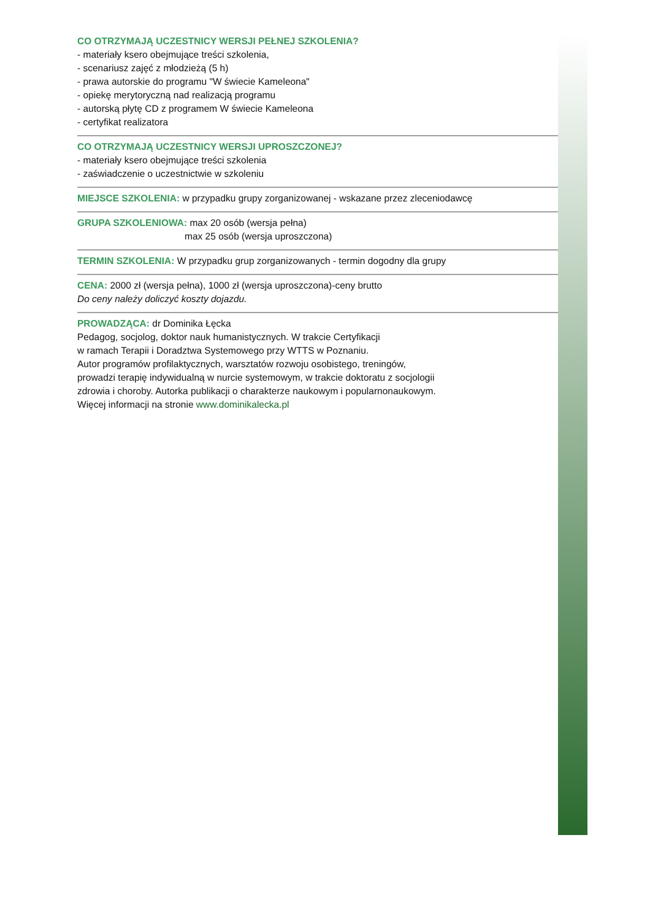CO OTRZYMAJĄ UCZESTNICY WERSJI PEŁNEJ SZKOLENIA?
- materiały ksero obejmujące treści szkolenia,
- scenariusz zajęć z młodzieżą (5 h)
- prawa autorskie do programu "W świecie Kameleona"
- opiekę merytoryczną nad realizacją programu
- autorską płytę CD z programem W świecie Kameleona
- certyfikat realizatora
CO OTRZYMAJĄ UCZESTNICY WERSJI UPROSZCZONEJ?
- materiały ksero obejmujące treści szkolenia
- zaświadczenie o uczestnictwie w szkoleniu
MIEJSCE SZKOLENIA: w przypadku grupy zorganizowanej - wskazane przez zleceniodawcę
GRUPA SZKOLENIOWA: max 20 osób (wersja pełna)
max 25 osób (wersja uproszczona)
TERMIN SZKOLENIA: W przypadku grup zorganizowanych - termin dogodny dla grupy
CENA: 2000 zł (wersja pełna), 1000 zł (wersja uproszczona)-ceny brutto
Do ceny należy doliczyć koszty dojazdu.
PROWADZĄCA: dr Dominika Łęcka
Pedagog, socjolog, doktor nauk humanistycznych. W trakcie Certyfikacji
w ramach Terapii i Doradztwa Systemowego przy WTTS w Poznaniu.
Autor programów profilaktycznych, warsztatów rozwoju osobistego, treningów,
prowadzi terapię indywidualną w nurcie systemowym, w trakcie doktoratu z socjologii
zdrowia i choroby. Autorka publikacji o charakterze naukowym i popularnonaukowym.
Więcej informacji na stronie www.dominikalecka.pl